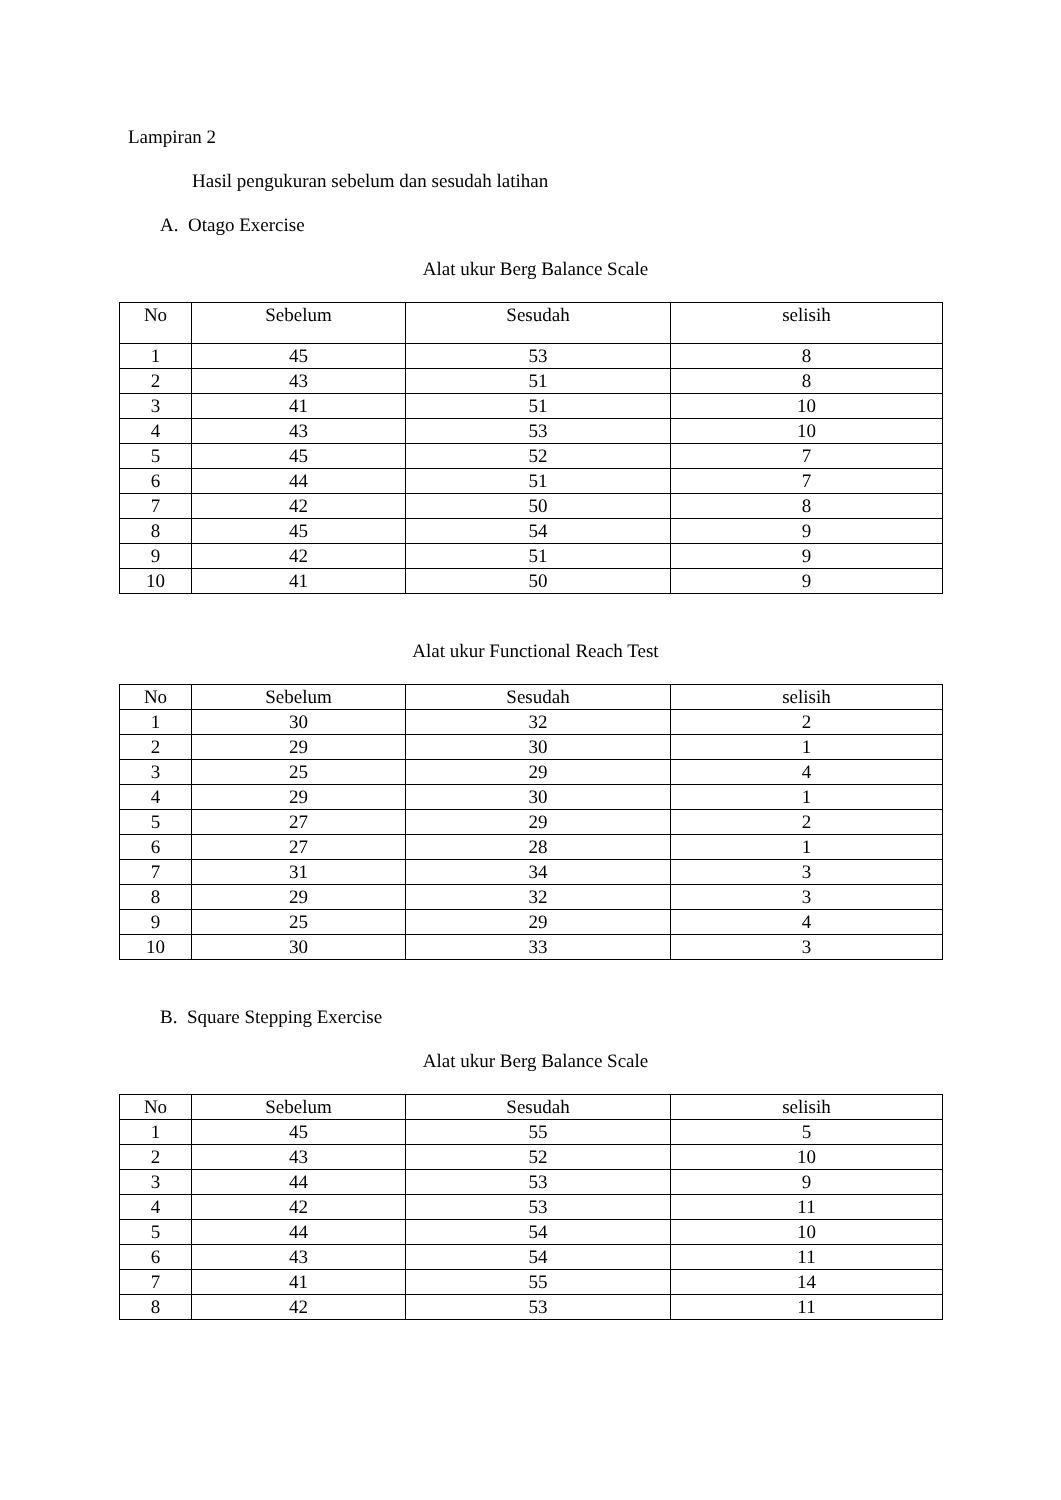Lampiran 2
Hasil pengukuran sebelum dan sesudah latihan
A. Otago Exercise
Alat ukur Berg Balance Scale
| No | Sebelum | Sesudah | selisih |
| --- | --- | --- | --- |
| 1 | 45 | 53 | 8 |
| 2 | 43 | 51 | 8 |
| 3 | 41 | 51 | 10 |
| 4 | 43 | 53 | 10 |
| 5 | 45 | 52 | 7 |
| 6 | 44 | 51 | 7 |
| 7 | 42 | 50 | 8 |
| 8 | 45 | 54 | 9 |
| 9 | 42 | 51 | 9 |
| 10 | 41 | 50 | 9 |
Alat ukur Functional Reach Test
| No | Sebelum | Sesudah | selisih |
| --- | --- | --- | --- |
| 1 | 30 | 32 | 2 |
| 2 | 29 | 30 | 1 |
| 3 | 25 | 29 | 4 |
| 4 | 29 | 30 | 1 |
| 5 | 27 | 29 | 2 |
| 6 | 27 | 28 | 1 |
| 7 | 31 | 34 | 3 |
| 8 | 29 | 32 | 3 |
| 9 | 25 | 29 | 4 |
| 10 | 30 | 33 | 3 |
B. Square Stepping Exercise
Alat ukur Berg Balance Scale
| No | Sebelum | Sesudah | selisih |
| --- | --- | --- | --- |
| 1 | 45 | 55 | 5 |
| 2 | 43 | 52 | 10 |
| 3 | 44 | 53 | 9 |
| 4 | 42 | 53 | 11 |
| 5 | 44 | 54 | 10 |
| 6 | 43 | 54 | 11 |
| 7 | 41 | 55 | 14 |
| 8 | 42 | 53 | 11 |